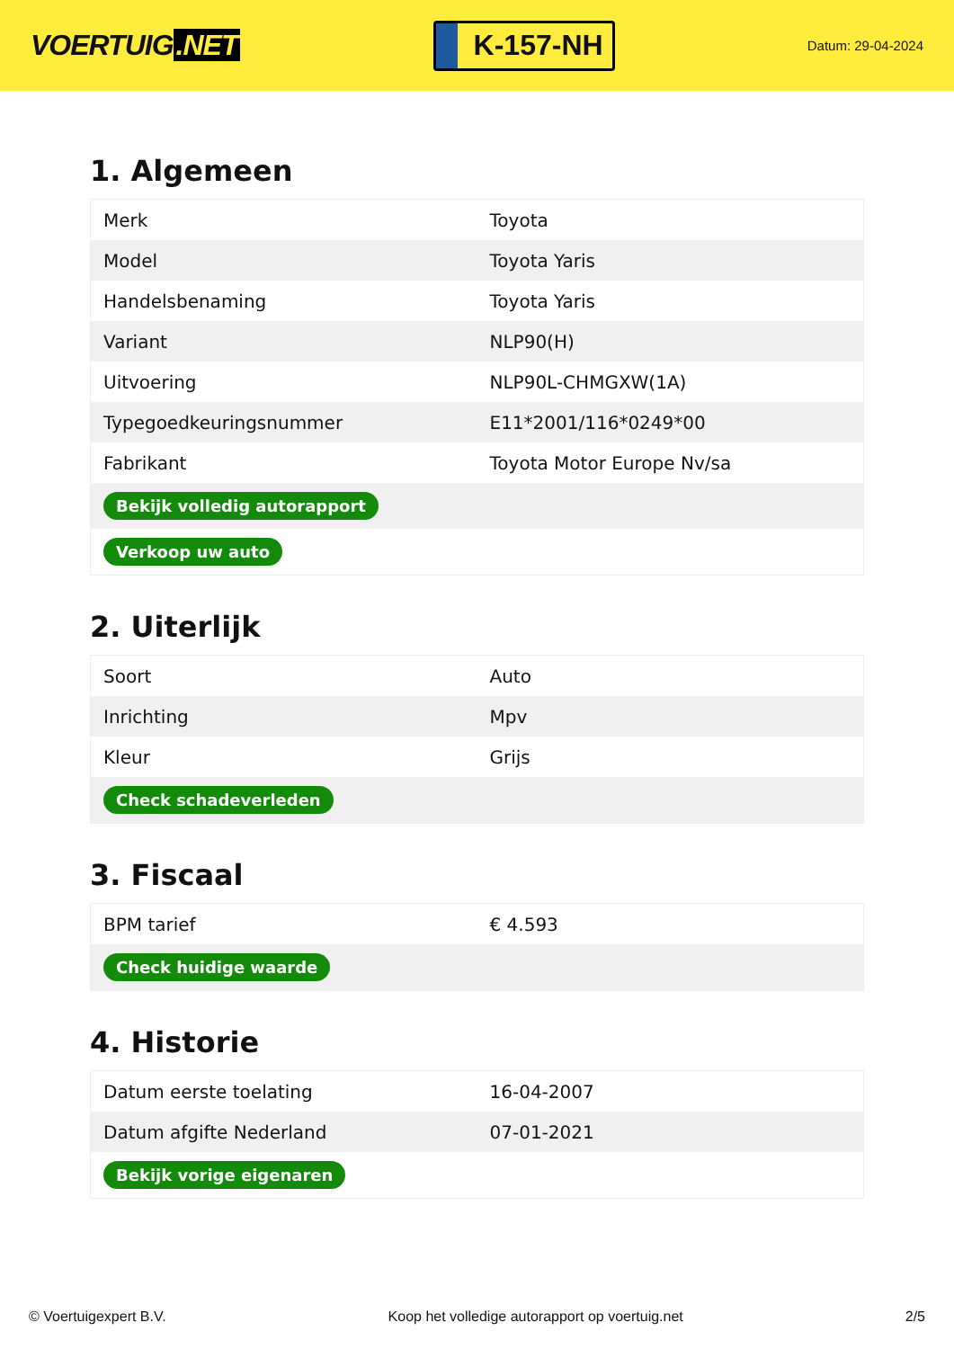VOERTUIG.NET
K-157-NH
Datum: 29-04-2024
1. Algemeen
| Merk | Toyota |
| Model | Toyota Yaris |
| Handelsbenaming | Toyota Yaris |
| Variant | NLP90(H) |
| Uitvoering | NLP90L-CHMGXW(1A) |
| Typegoedkeuringsnummer | E11*2001/116*0249*00 |
| Fabrikant | Toyota Motor Europe Nv/sa |
| Bekijk volledig autorapport | |
| Verkoop uw auto | |
2. Uiterlijk
| Soort | Auto |
| Inrichting | Mpv |
| Kleur | Grijs |
| Check schadeverleden | |
3. Fiscaal
| BPM tarief | € 4.593 |
| Check huidige waarde | |
4. Historie
| Datum eerste toelating | 16-04-2007 |
| Datum afgifte Nederland | 07-01-2021 |
| Bekijk vorige eigenaren | |
© Voertuigexpert B.V. Koop het volledige autorapport op voertuig.net 2/5